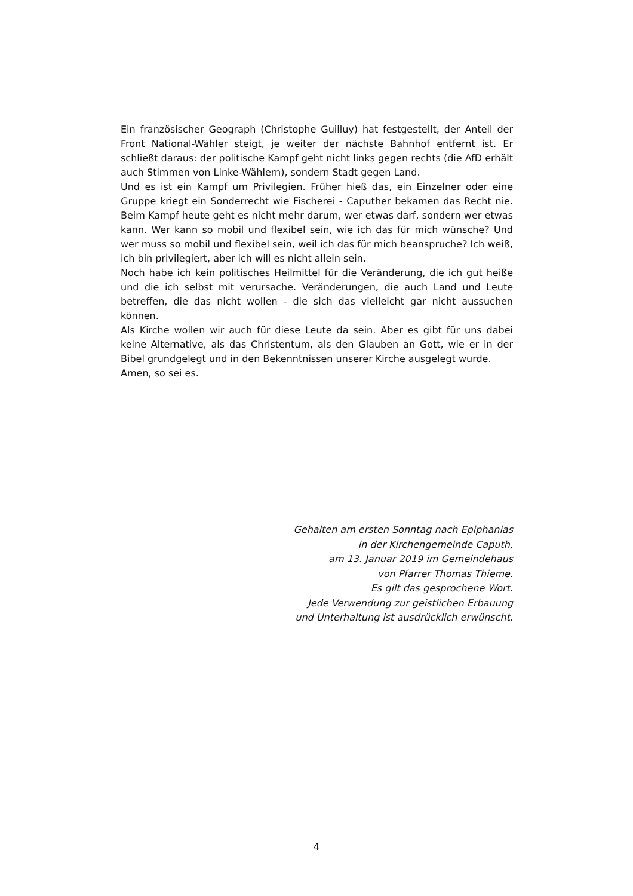Ein französischer Geograph (Christophe Guilluy) hat festgestellt, der Anteil der Front National-Wähler steigt, je weiter der nächste Bahnhof entfernt ist. Er schließt daraus: der politische Kampf geht nicht links gegen rechts (die AfD erhält auch Stimmen von Linke-Wählern), sondern Stadt gegen Land.
Und es ist ein Kampf um Privilegien. Früher hieß das, ein Einzelner oder eine Gruppe kriegt ein Sonderrecht wie Fischerei - Caputher bekamen das Recht nie. Beim Kampf heute geht es nicht mehr darum, wer etwas darf, sondern wer etwas kann. Wer kann so mobil und flexibel sein, wie ich das für mich wünsche? Und wer muss so mobil und flexibel sein, weil ich das für mich beanspruche? Ich weiß, ich bin privilegiert, aber ich will es nicht allein sein.
Noch habe ich kein politisches Heilmittel für die Veränderung, die ich gut heiße und die ich selbst mit verursache. Veränderungen, die auch Land und Leute betreffen, die das nicht wollen - die sich das vielleicht gar nicht aussuchen können.
Als Kirche wollen wir auch für diese Leute da sein. Aber es gibt für uns dabei keine Alternative, als das Christentum, als den Glauben an Gott, wie er in der Bibel grundgelegt und in den Bekenntnissen unserer Kirche ausgelegt wurde.
Amen, so sei es.
Gehalten am ersten Sonntag nach Epiphanias
in der Kirchengemeinde Caputh,
am 13. Januar 2019 im Gemeindehaus
von Pfarrer Thomas Thieme.
Es gilt das gesprochene Wort.
Jede Verwendung zur geistlichen Erbauung
und Unterhaltung ist ausdrücklich erwünscht.
4